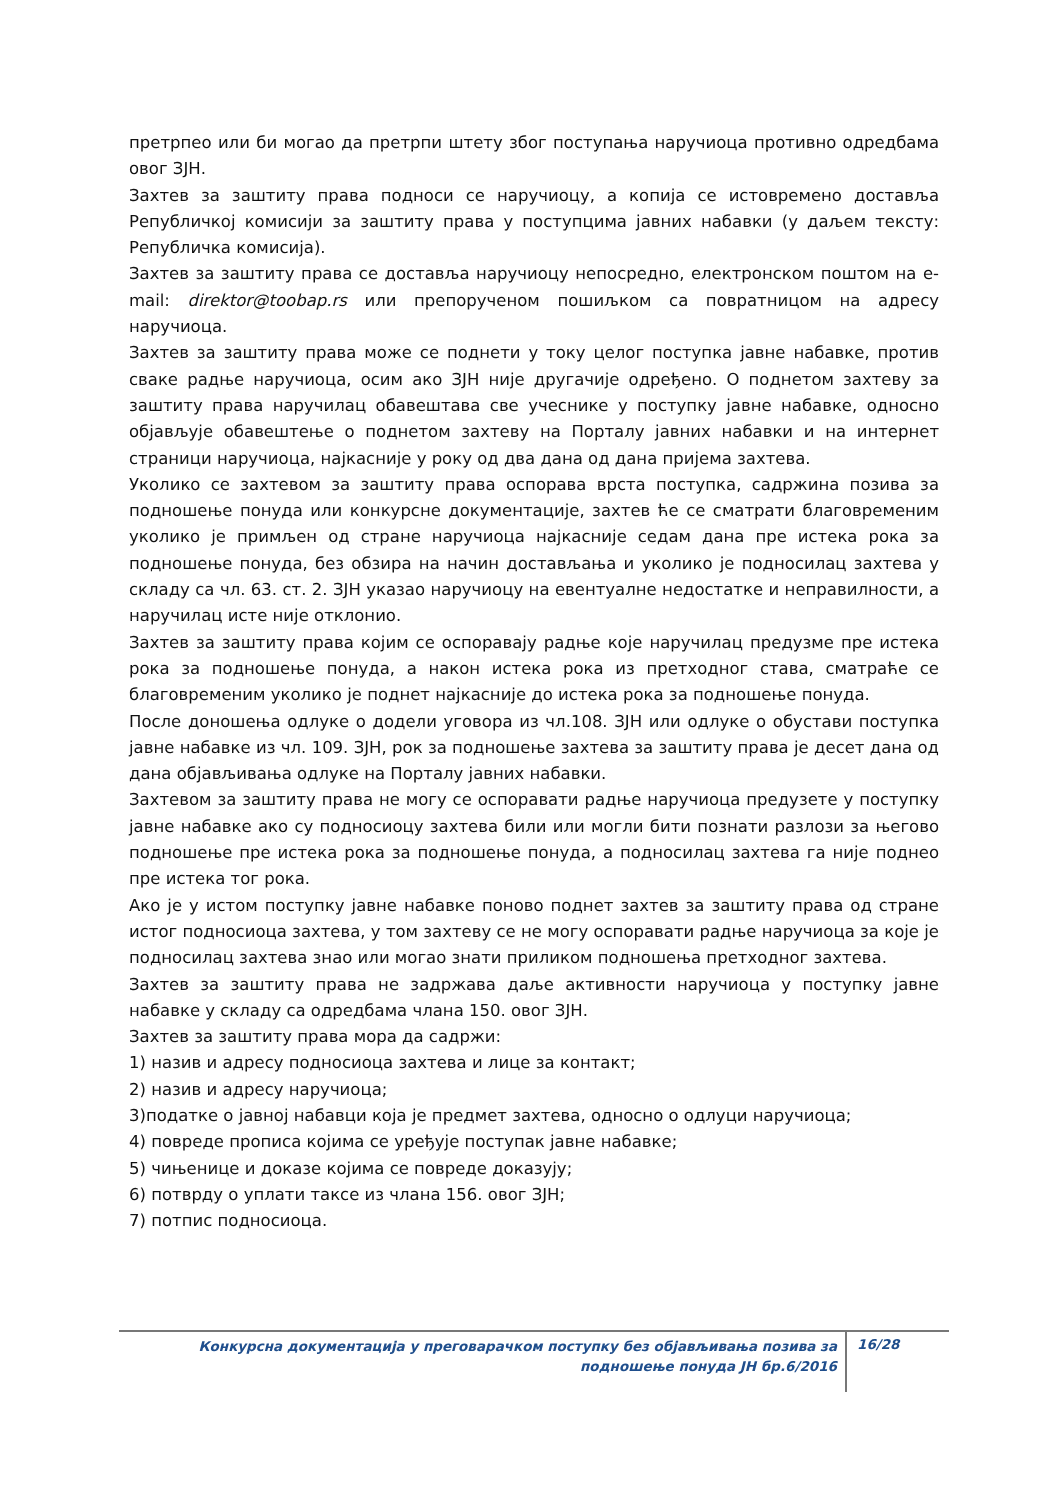претрпео или би могао да претрпи штету због поступања наручиоца противно одредбама овог ЗЈН.
Захтев за заштиту права подноси се наручиоцу, а копија се истовремено доставља Републичкој комисији за заштиту права у поступцима јавних набавки (у даљем тексту: Републичка комисија).
Захтев за заштиту права се доставља наручиоцу непосредно, електронском поштом на e-mail: direktor@toobap.rs или препорученом пошиљком са повратницом на адресу наручиоца.
Захтев за заштиту права може се поднети у току целог поступка јавне набавке, против сваке радње наручиоца, осим ако ЗЈН није другачије одређено. О поднетом захтеву за заштиту права наручилац обавештава све учеснике у поступку јавне набавке, односно објављује обавештење о поднетом захтеву на Порталу јавних набавки и на интернет страници наручиоца, најкасније у року од два дана од дана пријема захтева.
Уколико се захтевом за заштиту права оспорава врста поступка, садржина позива за подношење понуда или конкурсне документације, захтев ће се сматрати благовременим уколико је примљен од стране наручиоца најкасније седам дана пре истека рока за подношење понуда, без обзира на начин достављања и уколико је подносилац захтева у складу са чл. 63. ст. 2. ЗЈН указао наручиоцу на евентуалне недостатке и неправилности, а наручилац исте није отклонио.
Захтев за заштиту права којим се оспоравају радње које наручилац предузме пре истека рока за подношење понуда, а након истека рока из претходног става, сматраће се благовременим уколико је поднет најкасније до истека рока за подношење понуда.
После доношења одлуке о додели уговора из чл.108. ЗЈН или одлуке о обустави поступка јавне набавке из чл. 109. ЗЈН, рок за подношење захтева за заштиту права је десет дана од дана објављивања одлуке на Порталу јавних набавки.
Захтевом за заштиту права не могу се оспоравати радње наручиоца предузете у поступку јавне набавке ако су подносиоцу захтева били или могли бити познати разлози за његово подношење пре истека рока за подношење понуда, а подносилац захтева га није поднео пре истека тог рока.
Ако је у истом поступку јавне набавке поново поднет захтев за заштиту права од стране истог подносиоца захтева, у том захтеву се не могу оспоравати радње наручиоца за које је подносилац захтева знао или могао знати приликом подношења претходног захтева.
Захтев за заштиту права не задржава даље активности наручиоца у поступку јавне набавке у складу са одредбама члана 150. овог ЗЈН.
Захтев за заштиту права мора да садржи:
1) назив и адресу подносиоца захтева и лице за контакт;
2) назив и адресу наручиоца;
3)податке о јавној набавци која је предмет захтева, односно о одлуци наручиоца;
4) повреде прописа којима се уређује поступак јавне набавке;
5) чињенице и доказе којима се повреде доказују;
6) потврду о уплати таксе из члана 156. овог ЗЈН;
7) потпис подносиоца.
Конкурсна документација у преговарачком поступку без објављивања позива за подношење понуда ЈН бр.6/2016
16/28